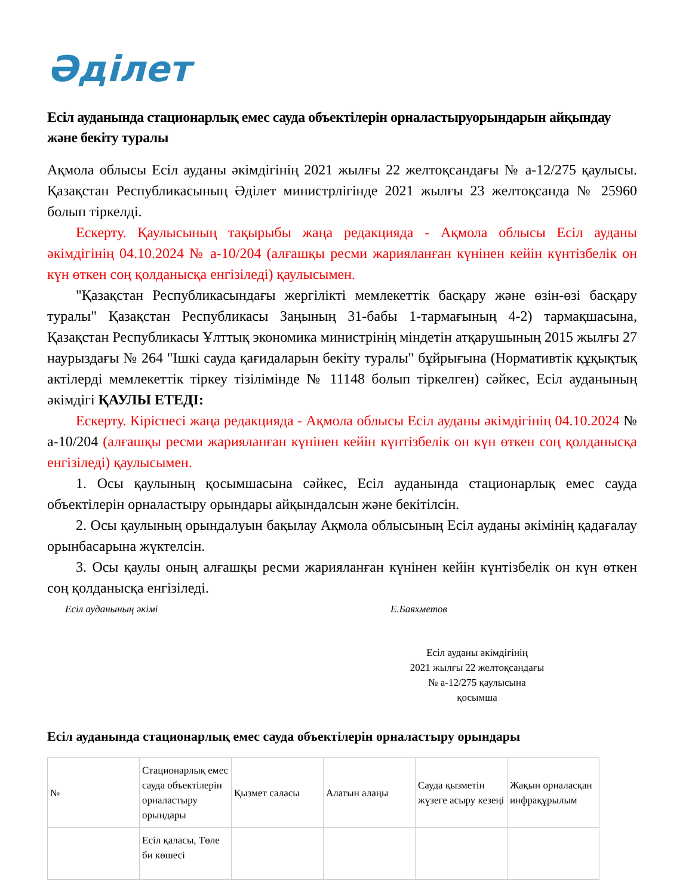Әділет
Есіл ауданында стационарлық емес сауда объектілерін орналастыруорындарын айқындау және бекіту туралы
Ақмола облысы Есіл ауданы әкімдігінің 2021 жылғы 22 желтоқсандағы № а-12/275 қаулысы. Қазақстан Республикасының Әділет министрлігінде 2021 жылғы 23 желтоқсанда № 25960 болып тіркелді.
Ескерту. Қаулысының тақырыбы жаңа редакцияда - Ақмола облысы Есіл ауданы әкімдігінің 04.10.2024 № а-10/204 (алғашқы ресми жарияланған күнінен кейін күнтізбелік он күн өткен соң қолданысқа енгізіледі) қаулысымен.
"Қазақстан Республикасындағы жергілікті мемлекеттік басқару және өзін-өзі басқару туралы" Қазақстан Республикасы Заңының 31-бабы 1-тармағының 4-2) тармақшасына, Қазақстан Республикасы Ұлттық экономика министрінің міндетін атқарушының 2015 жылғы 27 наурыздағы № 264 "Ішкі сауда қағидаларын бекіту туралы" бұйрығына (Нормативтік құқықтық актілерді мемлекеттік тіркеу тізілімінде № 11148 болып тіркелген) сәйкес, Есіл ауданының әкімдігі ҚАУЛЫ ЕТЕДІ:
Ескерту. Кіріспесі жаңа редакцияда - Ақмола облысы Есіл ауданы әкімдігінің 04.10.2024 № а-10/204 (алғашқы ресми жарияланған күнінен кейін күнтізбелік он күн өткен соң қолданысқа енгізіледі) қаулысымен.
1. Осы қаулының қосымшасына сәйкес, Есіл ауданында стационарлық емес сауда объектілерін орналастыру орындары айқындалсын және бекітілсін.
2. Осы қаулының орындалуын бақылау Ақмола облысының Есіл ауданы әкімінің қадағалау орынбасарына жүктелсін.
3. Осы қаулы оның алғашқы ресми жарияланған күнінен кейін күнтізбелік он күн өткен соң қолданысқа енгізіледі.
Есіл ауданының әкімі Е.Баяхметов
Есіл ауданы әкімдігінің
2021 жылғы 22 желтоқсандағы
№ а-12/275 қаулысына
қосымша
Есіл ауданында стационарлық емес сауда объектілерін орналастыру орындары
| № | Стационарлық емес сауда объектілерін орналастыру орындары | Қызмет саласы | Алатын алаңы | Сауда қызметін жүзеге асыру кезеңі | Жақын орналасқан инфрақұрылым |
| | Есіл қаласы, Төле би көшесі | | | | |